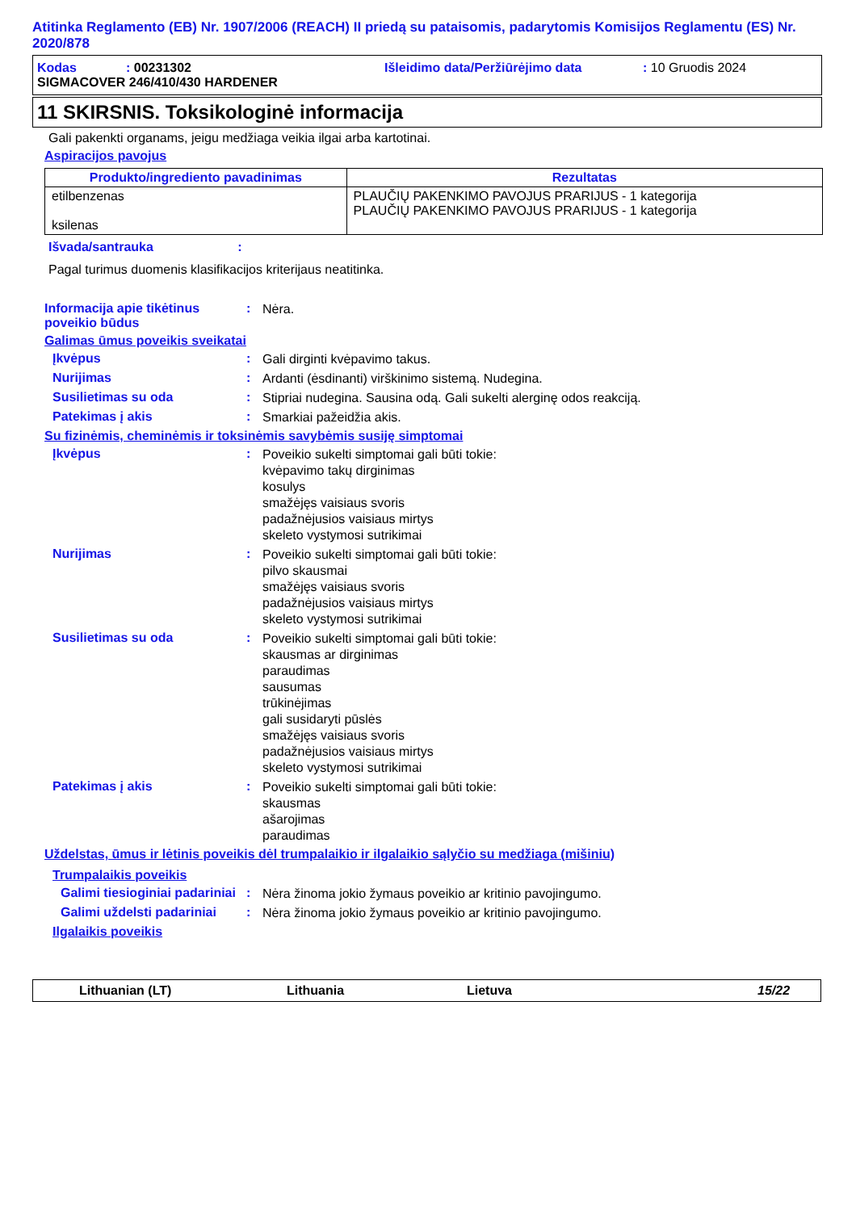Atitinka Reglamento (EB) Nr. 1907/2006 (REACH) II priedą su pataisomis, padarytomis Komisijos Reglamentu (ES) Nr. 2020/878
Kodas: 00231302 Išleidimo data/Peržiūrėjimo data: 10 Gruodis 2024
SIGMACOVER 246/410/430 HARDENER
11 SKIRSNIS. Toksikologinė informacija
Gali pakenkti organams, jeigu medžiaga veikia ilgai arba kartotinai.
Aspiracijos pavojus
| Produkto/ingrediento pavadinimas | Rezultatas |
| --- | --- |
| etilbenzenas ksilenas | PLAUČIŲ PAKENKIMO PAVOJUS PRARIJUS - 1 kategorija PLAUČIŲ PAKENKIMO PAVOJUS PRARIJUS - 1 kategorija |
Išvada/santrauka :
Pagal turimus duomenis klasifikacijos kriterijaus neatitinka.
Informacija apie tikėtinus poveikio būdus
:
Nėra.
Galimas ūmus poveikis sveikatai
Įkvėpus :
Gali dirginti kvėpavimo takus.
Nurijimas :
Ardanti (ėsdinanti) virškinimo sistemą. Nudegina.
Susilietimas su oda :
Stipriai nudegina. Sausina odą. Gali sukelti alerginę odos reakciją.
Patekimas į akis :
Smarkiai pažeidžia akis.
Su fizinėmis, cheminėmis ir toksinėmis savybėmis susiję simptomai
Įkvėpus :
Poveikio sukelti simptomai gali būti tokie:
kvėpavimo takų dirginimas
kosulys
smažėjęs vaisiaus svoris
padažnėjusios vaisiaus mirtys
skeleto vystymosi sutrikimai
Nurijimas :
Poveikio sukelti simptomai gali būti tokie:
pilvo skausmai
smažėjęs vaisiaus svoris
padažnėjusios vaisiaus mirtys
skeleto vystymosi sutrikimai
Susilietimas su oda :
Poveikio sukelti simptomai gali būti tokie:
skausmas ar dirginimas
paraudimas
sausumas
trūkinėjimas
gali susidaryti pūslės
smažėjęs vaisiaus svoris
padažnėjusios vaisiaus mirtys
skeleto vystymosi sutrikimai
Patekimas į akis :
Poveikio sukelti simptomai gali būti tokie:
skausmas
ašarojimas
paraudimas
Uždelstas, ūmus ir lėtinis poveikis dėl trumpalaikio ir ilgalaikio sąlyčio su medžiaga (mišiniu)
Trumpalaikis poveikis
Galimi tiesioginiai padariniai
:
Nėra žinoma jokio žymaus poveikio ar kritinio pavojingumo.
Galimi uždelsti padariniai
:
Nėra žinoma jokio žymaus poveikio ar kritinio pavojingumo.
Ilgalaikis poveikis
Lithuanian (LT) Lithuania Lietuva 15/22